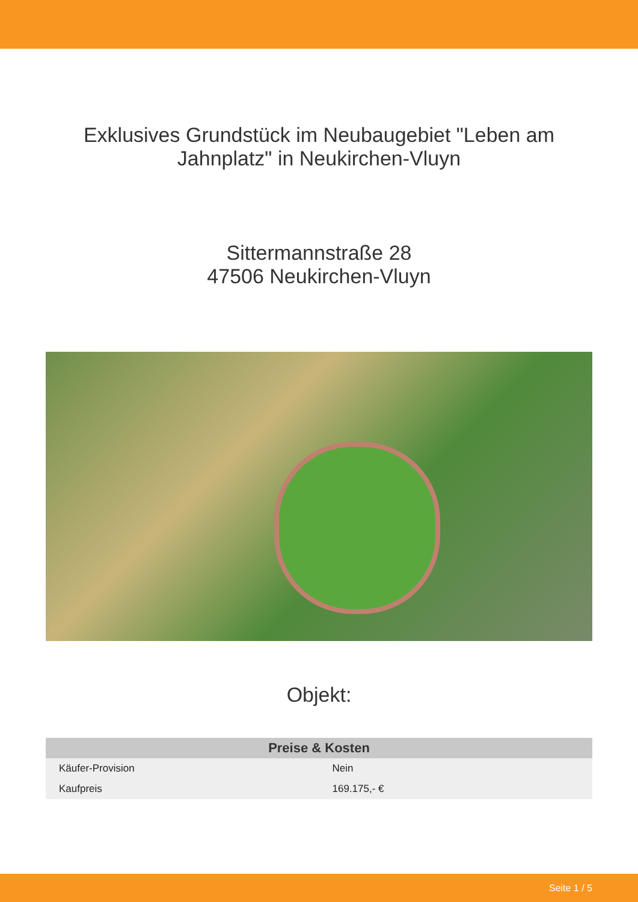Exklusives Grundstück im Neubaugebiet "Leben am Jahnplatz" in Neukirchen-Vluyn
Sittermannstraße 28
47506 Neukirchen-Vluyn
Objekt:
| Preise & Kosten | |
| --- | --- |
| Käufer-Provision | Nein |
| Kaufpreis | 169.175,- € |
Seite 1 / 5